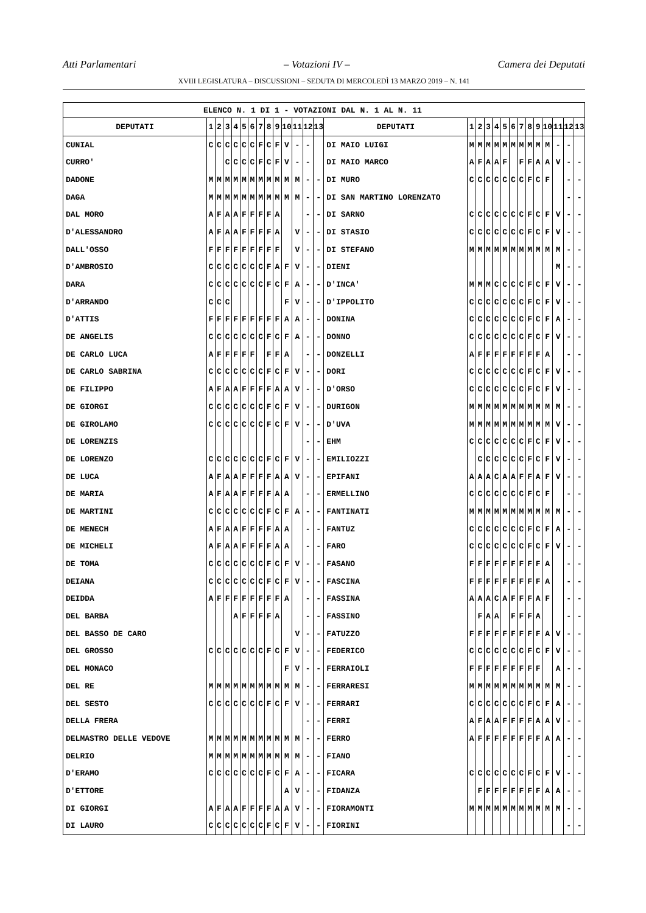Atti Parlamentari – Votazioni IV – Camera dei Deputati
XVIII LEGISLATURA – DISCUSSIONI – SEDUTA DI MERCOLEDÌ 13 MARZO 2019 – N. 141
| ELENCO N. 1 DI 1 - VOTAZIONI DAL N. 1 AL N. 11 | | | | | | | | | | | | | | | | | | | | | | | | | | | |
| DEPUTATI | 1 | 2 | 3 | 4 | 5 | 6 | 7 | 8 | 9 | 10 | 11 | 12 | 13 | DEPUTATI | 1 | 2 | 3 | 4 | 5 | 6 | 7 | 8 | 9 | 10 | 11 | 12 | 13 |
| CUNIAL | C | C | C | C | C | C | F | C | F | V | - | - | | DI MAIO LUIGI | M | M | M | M | M | M | M | M | M | M | - | - | |
| CURRO' | | | C | C | C | C | F | C | F | V | - | - | | DI MAIO MARCO | A | F | A | A | F | | F | F | A | A | V | - | - |
| DADONE | M | M | M | M | M | M | M | M | M | M | M | - | - | DI MURO | C | C | C | C | C | C | C | F | C | F | | - | - |
| DAGA | M | M | M | M | M | M | M | M | M | M | M | - | - | DI SAN MARTINO LORENZATO | | | | | | | | | | | | - | - |
| DAL MORO | A | F | A | A | F | F | F | F | A | | | - | - | DI SARNO | C | C | C | C | C | C | C | F | C | F | V | - | - |
| D'ALESSANDRO | A | F | A | A | F | F | F | F | A | | V | - | - | DI STASIO | C | C | C | C | C | C | C | F | C | F | V | - | - |
| DALL'OSSO | F | F | F | F | F | F | F | F | F | | V | - | - | DI STEFANO | M | M | M | M | M | M | M | M | M | M | M | - | - |
| D'AMBROSIO | C | C | C | C | C | C | C | F | A | F | V | - | - | DIENI | | | | | | | | | | | M | - | - |
| DARA | C | C | C | C | C | C | C | F | C | F | A | - | - | D'INCA' | M | M | M | C | C | C | C | F | C | F | V | - | - |
| D'ARRANDO | C | C | C | | | | | | | F | V | - | - | D'IPPOLITO | C | C | C | C | C | C | C | F | C | F | V | - | - |
| D'ATTIS | F | F | F | F | F | F | F | F | F | A | A | - | - | DONINA | C | C | C | C | C | C | C | F | C | F | A | - | - |
| DE ANGELIS | C | C | C | C | C | C | C | F | C | F | A | - | - | DONNO | C | C | C | C | C | C | C | F | C | F | V | - | - |
| DE CARLO LUCA | A | F | F | F | F | F | | F | F | A | | - | - | DONZELLI | A | F | F | F | F | F | F | F | F | A | | - | - |
| DE CARLO SABRINA | C | C | C | C | C | C | C | F | C | F | V | - | - | DORI | C | C | C | C | C | C | C | F | C | F | V | - | - |
| DE FILIPPO | A | F | A | A | F | F | F | F | A | A | V | - | - | D'ORSO | C | C | C | C | C | C | C | F | C | F | V | - | - |
| DE GIORGI | C | C | C | C | C | C | C | F | C | F | V | - | - | DURIGON | M | M | M | M | M | M | M | M | M | M | M | - | - |
| DE GIROLAMO | C | C | C | C | C | C | C | F | C | F | V | - | - | D'UVA | M | M | M | M | M | M | M | M | M | M | V | - | - |
| DE LORENZIS | | | | | | | | | | | | - | - | EHM | C | C | C | C | C | C | C | F | C | F | V | - | - |
| DE LORENZO | C | C | C | C | C | C | C | F | C | F | V | - | - | EMILIOZZI | | C | C | C | C | C | C | F | C | F | V | - | - |
| DE LUCA | A | F | A | A | F | F | F | F | A | A | V | - | - | EPIFANI | A | A | A | C | A | A | F | F | A | F | V | - | - |
| DE MARIA | A | F | A | A | F | F | F | F | A | A | | - | - | ERMELLINO | C | C | C | C | C | C | C | F | C | F | | - | - |
| DE MARTINI | C | C | C | C | C | C | C | F | C | F | A | - | - | FANTINATI | M | M | M | M | M | M | M | M | M | M | M | - | - |
| DE MENECH | A | F | A | A | F | F | F | F | A | A | | - | - | FANTUZ | C | C | C | C | C | C | C | F | C | F | A | - | - |
| DE MICHELI | A | F | A | A | F | F | F | F | A | A | | - | - | FARO | C | C | C | C | C | C | C | F | C | F | V | - | - |
| DE TOMA | C | C | C | C | C | C | C | F | C | F | V | - | - | FASANO | F | F | F | F | F | F | F | F | F | A | | - | - |
| DEIANA | C | C | C | C | C | C | C | F | C | F | V | - | - | FASCINA | F | F | F | F | F | F | F | F | F | A | | - | - |
| DEIDDA | A | F | F | F | F | F | F | F | F | A | | - | - | FASSINA | A | A | A | C | A | F | F | F | A | F | | - | - |
| DEL BARBA | | | | A | F | F | F | F | A | | | - | - | FASSINO | | F | A | A | | F | F | F | A | | | - | - |
| DEL BASSO DE CARO | | | | | | | | | | | V | - | - | FATUZZO | F | F | F | F | F | F | F | F | F | A | V | - | - |
| DEL GROSSO | C | C | C | C | C | C | C | F | C | F | V | - | - | FEDERICO | C | C | C | C | C | C | C | F | C | F | V | - | - |
| DEL MONACO | | | | | | | | | | F | V | - | - | FERRAIOLI | F | F | F | F | F | F | F | F | F | | A | - | - |
| DEL RE | M | M | M | M | M | M | M | M | M | M | M | - | - | FERRARESI | M | M | M | M | M | M | M | M | M | M | M | - | - |
| DEL SESTO | C | C | C | C | C | C | C | F | C | F | V | - | - | FERRARI | C | C | C | C | C | C | C | F | C | F | A | - | - |
| DELLA FRERA | | | | | | | | | | | | - | - | FERRI | A | F | A | A | F | F | F | F | A | A | V | - | - |
| DELMASTRO DELLE VEDOVE | M | M | M | M | M | M | M | M | M | M | M | - | - | FERRO | A | F | F | F | F | F | F | F | F | A | A | - | - |
| DELRIO | M | M | M | M | M | M | M | M | M | M | M | - | - | FIANO | | | | | | | | | | | | - | - |
| D'ERAMO | C | C | C | C | C | C | C | F | C | F | A | - | - | FICARA | C | C | C | C | C | C | C | F | C | F | V | - | - |
| D'ETTORE | | | | | | | | | | A | V | - | - | FIDANZA | | F | F | F | F | F | F | F | F | A | A | - | - |
| DI GIORGI | A | F | A | A | F | F | F | F | A | A | V | - | - | FIORAMONTI | M | M | M | M | M | M | M | M | M | M | M | - | - |
| DI LAURO | C | C | C | C | C | C | C | F | C | F | V | - | - | FIORINI | | | | | | | | | | | | - | - |